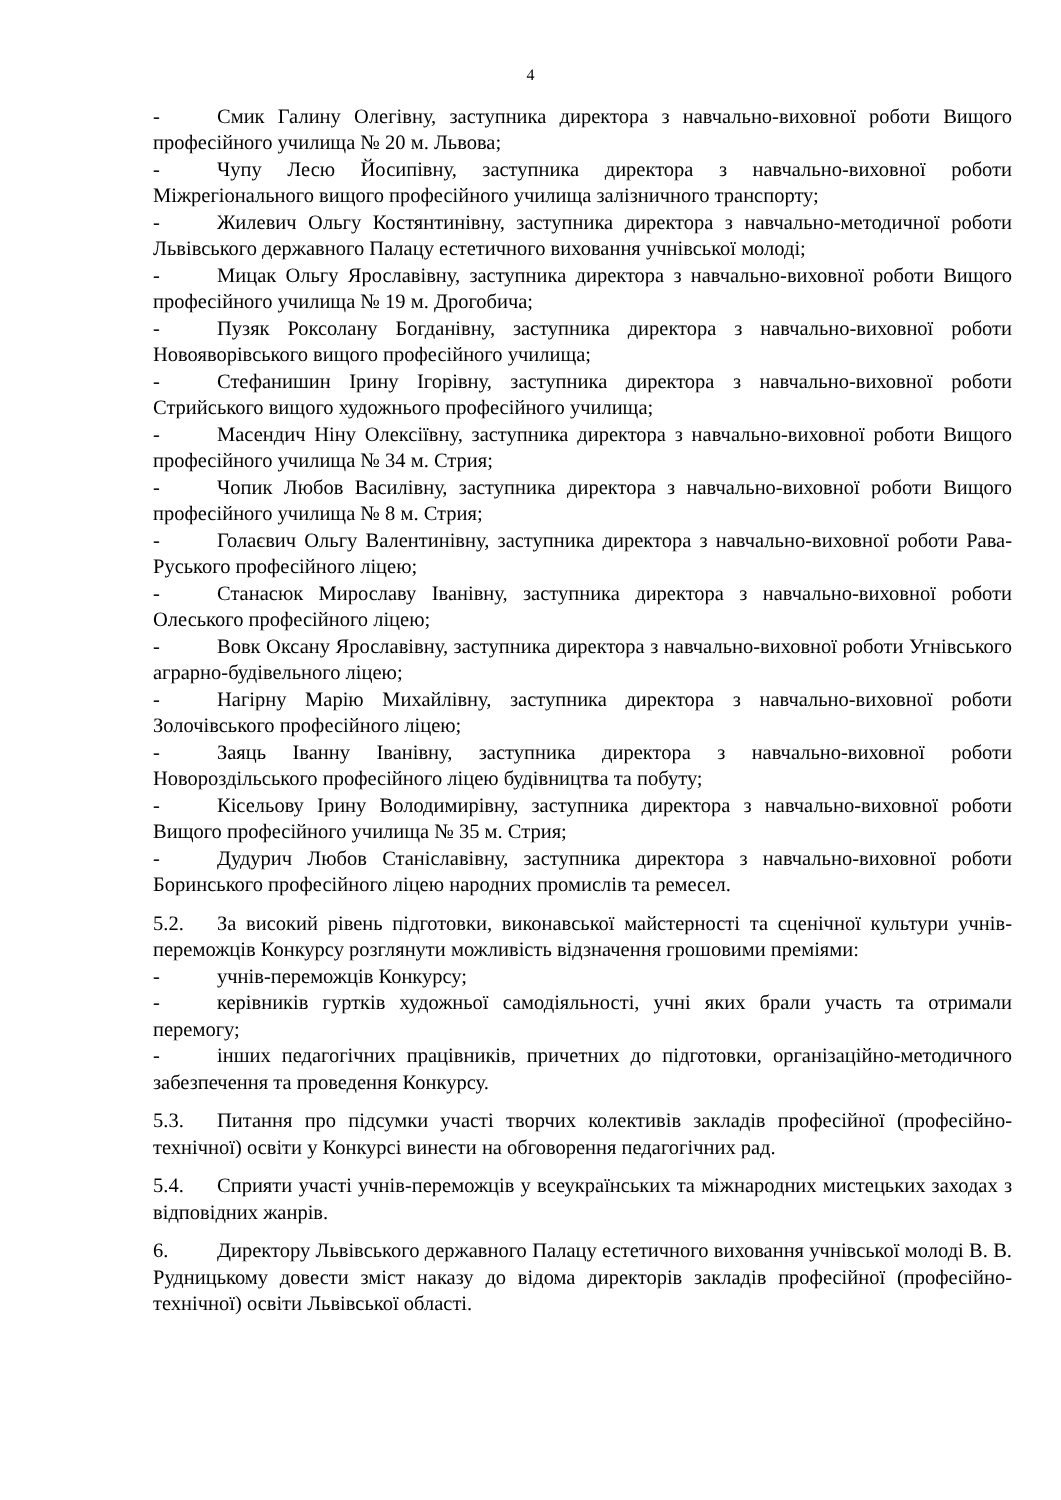4
- Смик Галину Олегівну, заступника директора з навчально-виховної роботи Вищого професійного училища № 20 м. Львова;
- Чупу Лесю Йосипівну, заступника директора з навчально-виховної роботи Міжрегіонального вищого професійного училища залізничного транспорту;
- Жилевич Ольгу Костянтинівну, заступника директора з навчально-методичної роботи Львівського державного Палацу естетичного виховання учнівської молоді;
- Мицак Ольгу Ярославівну, заступника директора з навчально-виховної роботи Вищого професійного училища № 19 м. Дрогобича;
- Пузяк Роксолану Богданівну, заступника директора з навчально-виховної роботи Новояворівського вищого професійного училища;
- Стефанишин Ірину Ігорівну, заступника директора з навчально-виховної роботи Стрийського вищого художнього професійного училища;
- Масендич Ніну Олексіївну, заступника директора з навчально-виховної роботи Вищого професійного училища № 34 м. Стрия;
- Чопик Любов Василівну, заступника директора з навчально-виховної роботи Вищого професійного училища № 8 м. Стрия;
- Голаєвич Ольгу Валентинівну, заступника директора з навчально-виховної роботи Рава-Руського професійного ліцею;
- Станасюк Мирославу Іванівну, заступника директора з навчально-виховної роботи Олеського професійного ліцею;
- Вовк Оксану Ярославівну, заступника директора з навчально-виховної роботи Угнівського аграрно-будівельного ліцею;
- Нагірну Марію Михайлівну, заступника директора з навчально-виховної роботи Золочівського професійного ліцею;
- Заяць Іванну Іванівну, заступника директора з навчально-виховної роботи Новороздільського професійного ліцею будівництва та побуту;
- Кісельову Ірину Володимирівну, заступника директора з навчально-виховної роботи Вищого професійного училища № 35 м. Стрия;
- Дудурич Любов Станіславівну, заступника директора з навчально-виховної роботи Боринського професійного ліцею народних промислів та ремесел.
5.2. За високий рівень підготовки, виконавської майстерності та сценічної культури учнів-переможців Конкурсу розглянути можливість відзначення грошовими преміями:
- учнів-переможців Конкурсу;
- керівників гуртків художньої самодіяльності, учні яких брали участь та отримали перемогу;
- інших педагогічних працівників, причетних до підготовки, організаційно-методичного забезпечення та проведення Конкурсу.
5.3. Питання про підсумки участі творчих колективів закладів професійної (професійно-технічної) освіти у Конкурсі винести на обговорення педагогічних рад.
5.4. Сприяти участі учнів-переможців у всеукраїнських та міжнародних мистецьких заходах з відповідних жанрів.
6. Директору Львівського державного Палацу естетичного виховання учнівської молоді В. В. Рудницькому довести зміст наказу до відома директорів закладів професійної (професійно-технічної) освіти Львівської області.